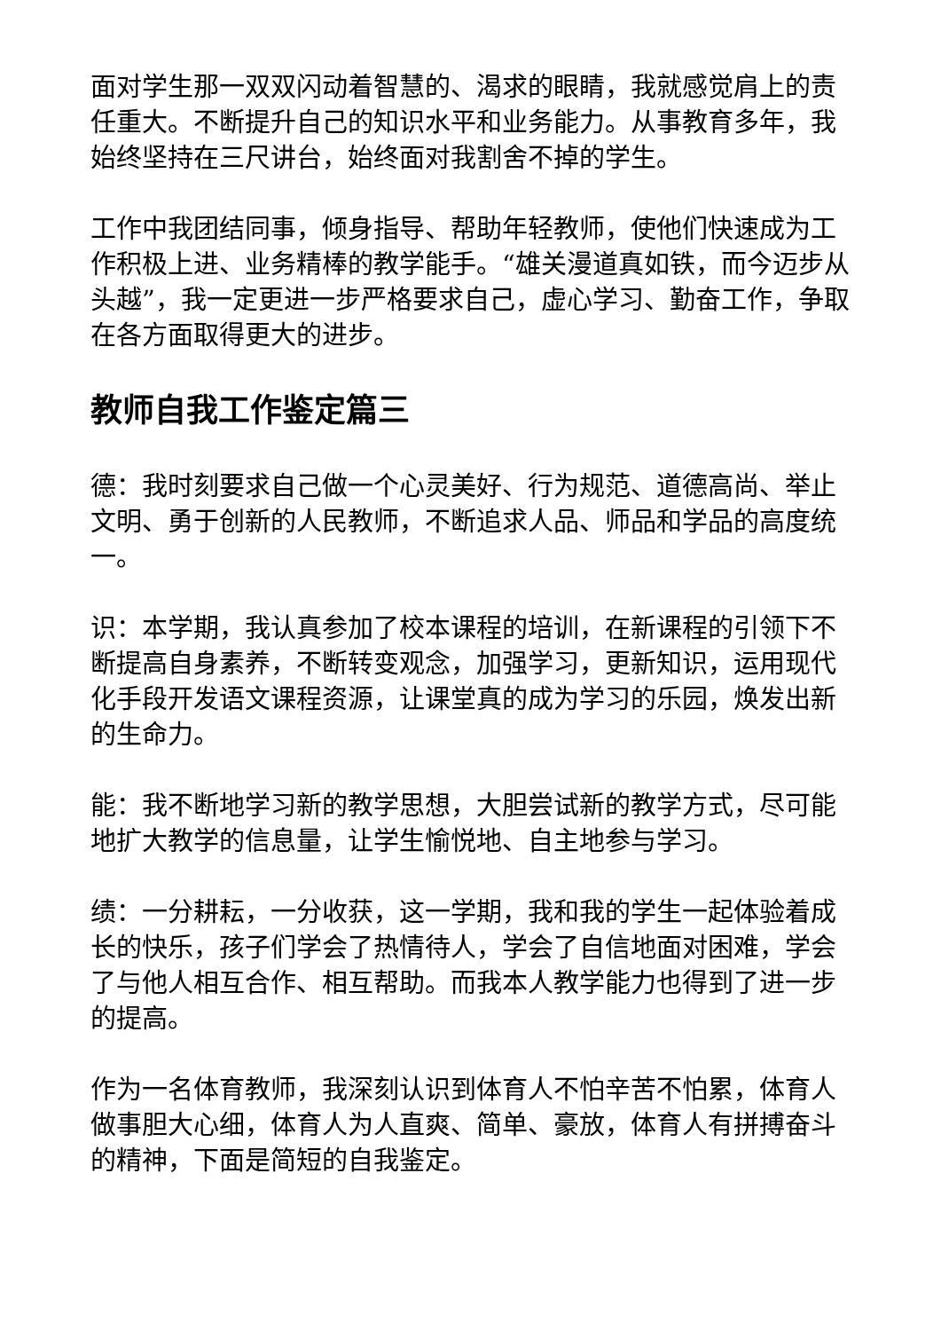面对学生那一双双闪动着智慧的、渴求的眼睛，我就感觉肩上的责任重大。不断提升自己的知识水平和业务能力。从事教育多年，我始终坚持在三尺讲台，始终面对我割舍不掉的学生。
工作中我团结同事，倾身指导、帮助年轻教师，使他们快速成为工作积极上进、业务精棒的教学能手。“雄关漫道真如铁，而今迈步从头越”，我一定更进一步严格要求自己，虚心学习、勤奋工作，争取在各方面取得更大的进步。
教师自我工作鉴定篇三
德：我时刻要求自己做一个心灵美好、行为规范、道德高尚、举止文明、勇于创新的人民教师，不断追求人品、师品和学品的高度统一。
识：本学期，我认真参加了校本课程的培训，在新课程的引领下不断提高自身素养，不断转变观念，加强学习，更新知识，运用现代化手段开发语文课程资源，让课堂真的成为学习的乐园，焕发出新的生命力。
能：我不断地学习新的教学思想，大胆尝试新的教学方式，尽可能地扩大教学的信息量，让学生愉悦地、自主地参与学习。
绩：一分耕耘，一分收获，这一学期，我和我的学生一起体验着成长的快乐，孩子们学会了热情待人，学会了自信地面对困难，学会了与他人相互合作、相互帮助。而我本人教学能力也得到了进一步的提高。
作为一名体育教师，我深刻认识到体育人不怕辛苦不怕累，体育人做事胆大心细，体育人为人直爽、简单、豪放，体育人有拼搏奋斗的精神，下面是简短的自我鉴定。